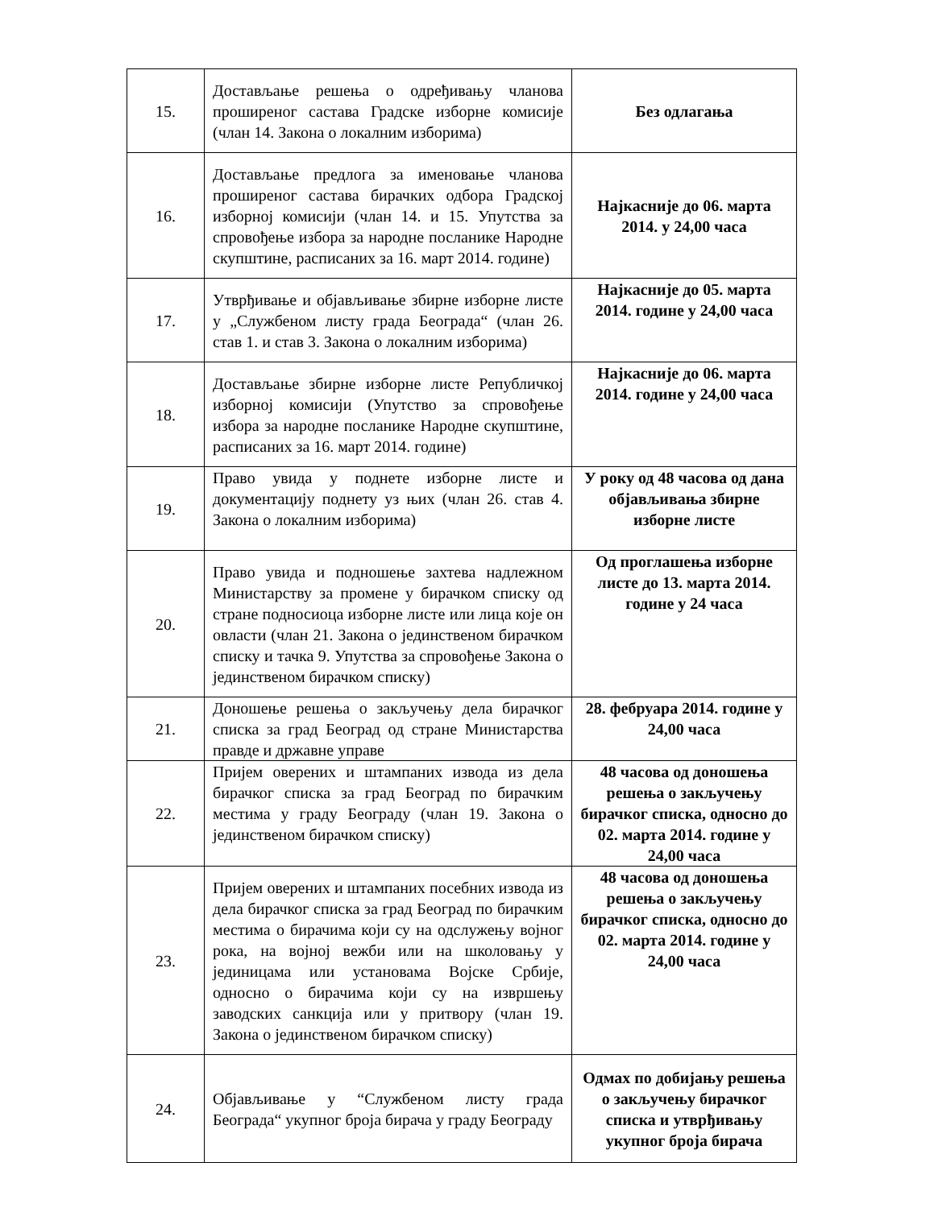| 15. | Достављање решења о одређивању чланова проширеног састава Градске изборне комисије (члан 14. Закона о локалним изборима) | Без одлагања |
| 16. | Достављање предлога за именовање чланова проширеног састава бирачких одбора Градској изборној комисији (члан 14. и 15. Упутства за спровођење избора за народне посланике Народне скупштине, расписаних за 16. март 2014. године) | Најкасније до 06. марта 2014. у 24,00 часа |
| 17. | Утврђивање и објављивање збирне изборне листе у „Службеном листу града Београда“ (члан 26. став 1. и став 3. Закона о локалним изборима) | Најкасније до 05. марта 2014. године у 24,00 часа |
| 18. | Достављање збирне изборне листе Републичкој изборној комисији (Упутство за спровођење избора за народне посланике Народне скупштине, расписаних за 16. март 2014. године) | Најкасније до 06. марта 2014. године у 24,00 часа |
| 19. | Право увида у поднете изборне листе и документацију поднету уз њих (члан 26. став 4. Закона о локалним изборима) | У року од 48 часова од дана објављивања збирне изборне листе |
| 20. | Право увида и подношење захтева надлежном Министарству за промене у бирачком списку од стране подносиоца изборне листе или лица које он овласти (члан 21. Закона о јединственом бирачком списку и тачка 9. Упутства за спровођење Закона о јединственом бирачком списку) | Од проглашења изборне листе до 13. марта 2014. године у 24 часа |
| 21. | Доношење решења о закључењу дела бирачког списка за град Београд од стране Министарства правде и државне управе | 28. фебруара 2014. године у 24,00 часа |
| 22. | Пријем оверених и штампаних извода из дела бирачког списка за град Београд по бирачким местима у граду Београду (члан 19. Закона о јединственом бирачком списку) | 48 часова од доношења решења о закључењу бирачког списка, односно до 02. марта 2014. године у 24,00 часа |
| 23. | Пријем оверених и штампаних посебних извода из дела бирачког списка за град Београд по бирачким местима о бирачима који су на одслужењу војног рока, на војној вежби или на школовању у јединицама или установама Војске Србије, односно о бирачима који су на извршењу заводских санкција или у притвору (члан 19. Закона о јединственом бирачком списку) | 48 часова од доношења решења о закључењу бирачког списка, односно до 02. марта 2014. године у 24,00 часа |
| 24. | Објављивање у “Службеном листу града Београда“ укупног броја бирача у граду Београду | Одмах по добијању решења о закључењу бирачког списка и утврђивању укупног броја бирача |